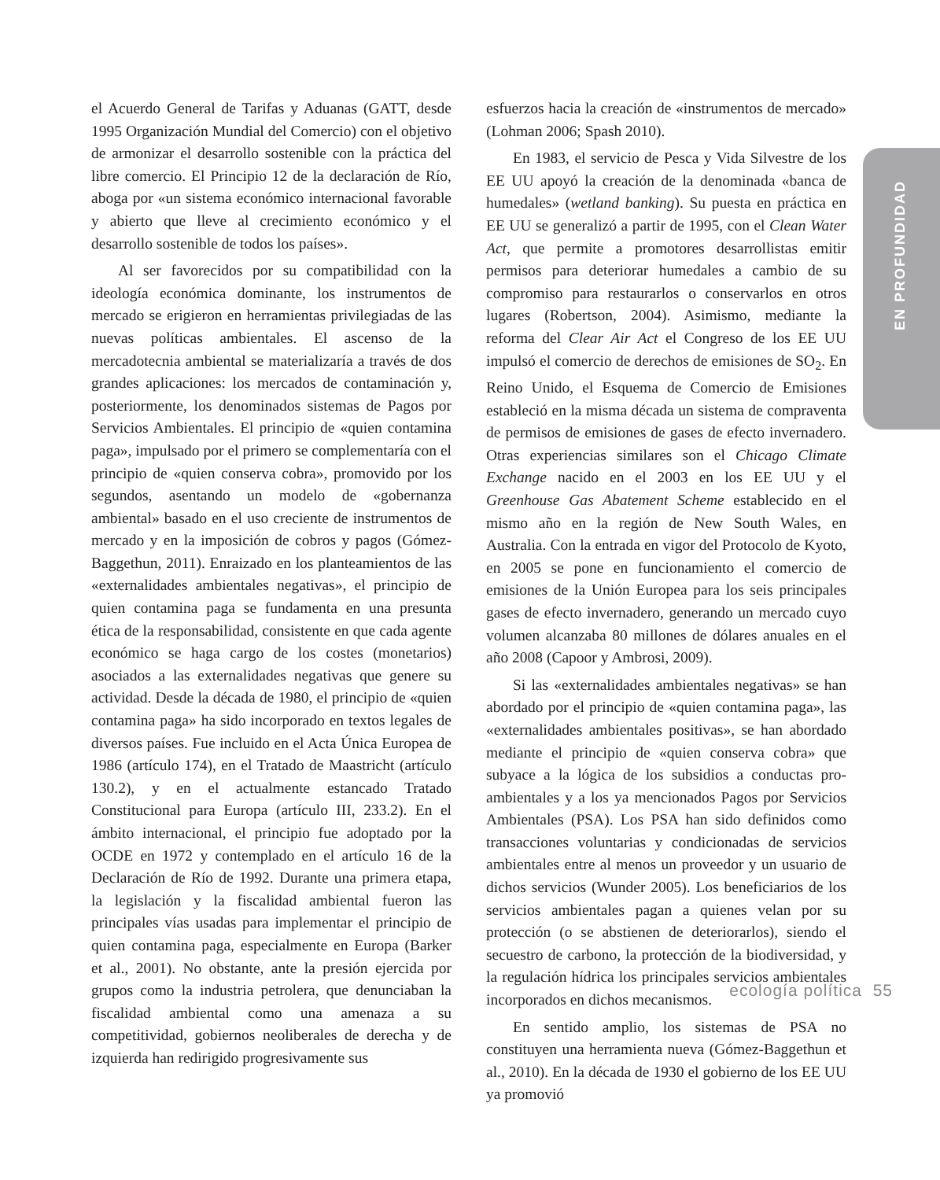EN PROFUNDIDAD
el Acuerdo General de Tarifas y Aduanas (GATT, desde 1995 Organización Mundial del Comercio) con el objetivo de armonizar el desarrollo sostenible con la práctica del libre comercio. El Principio 12 de la declaración de Río, aboga por «un sistema económico internacional favorable y abierto que lleve al crecimiento económico y el desarrollo sostenible de todos los países».
Al ser favorecidos por su compatibilidad con la ideología económica dominante, los instrumentos de mercado se erigieron en herramientas privilegiadas de las nuevas políticas ambientales. El ascenso de la mercadotecnia ambiental se materializaría a través de dos grandes aplicaciones: los mercados de contaminación y, posteriormente, los denominados sistemas de Pagos por Servicios Ambientales. El principio de «quien contamina paga», impulsado por el primero se complementaría con el principio de «quien conserva cobra», promovido por los segundos, asentando un modelo de «gobernanza ambiental» basado en el uso creciente de instrumentos de mercado y en la imposición de cobros y pagos (Gómez-Baggethun, 2011). Enraizado en los planteamientos de las «externalidades ambientales negativas», el principio de quien contamina paga se fundamenta en una presunta ética de la responsabilidad, consistente en que cada agente económico se haga cargo de los costes (monetarios) asociados a las externalidades negativas que genere su actividad. Desde la década de 1980, el principio de «quien contamina paga» ha sido incorporado en textos legales de diversos países. Fue incluido en el Acta Única Europea de 1986 (artículo 174), en el Tratado de Maastricht (artículo 130.2), y en el actualmente estancado Tratado Constitucional para Europa (artículo III, 233.2). En el ámbito internacional, el principio fue adoptado por la OCDE en 1972 y contemplado en el artículo 16 de la Declaración de Río de 1992. Durante una primera etapa, la legislación y la fiscalidad ambiental fueron las principales vías usadas para implementar el principio de quien contamina paga, especialmente en Europa (Barker et al., 2001). No obstante, ante la presión ejercida por grupos como la industria petrolera, que denunciaban la fiscalidad ambiental como una amenaza a su competitividad, gobiernos neoliberales de derecha y de izquierda han redirigido progresivamente sus
esfuerzos hacia la creación de «instrumentos de mercado» (Lohman 2006; Spash 2010).
En 1983, el servicio de Pesca y Vida Silvestre de los EE UU apoyó la creación de la denominada «banca de humedales» (wetland banking). Su puesta en práctica en EE UU se generalizó a partir de 1995, con el Clean Water Act, que permite a promotores desarrollistas emitir permisos para deteriorar humedales a cambio de su compromiso para restaurarlos o conservarlos en otros lugares (Robertson, 2004). Asimismo, mediante la reforma del Clear Air Act el Congreso de los EE UU impulsó el comercio de derechos de emisiones de SO<sub>2</sub>. En Reino Unido, el Esquema de Comercio de Emisiones estableció en la misma década un sistema de compraventa de permisos de emisiones de gases de efecto invernadero. Otras experiencias similares son el Chicago Climate Exchange nacido en el 2003 en los EE UU y el Greenhouse Gas Abatement Scheme establecido en el mismo año en la región de New South Wales, en Australia. Con la entrada en vigor del Protocolo de Kyoto, en 2005 se pone en funcionamiento el comercio de emisiones de la Unión Europea para los seis principales gases de efecto invernadero, generando un mercado cuyo volumen alcanzaba 80 millones de dólares anuales en el año 2008 (Capoor y Ambrosi, 2009).
Si las «externalidades ambientales negativas» se han abordado por el principio de «quien contamina paga», las «externalidades ambientales positivas», se han abordado mediante el principio de «quien conserva cobra» que subyace a la lógica de los subsidios a conductas pro-ambientales y a los ya mencionados Pagos por Servicios Ambientales (PSA). Los PSA han sido definidos como transacciones voluntarias y condicionadas de servicios ambientales entre al menos un proveedor y un usuario de dichos servicios (Wunder 2005). Los beneficiarios de los servicios ambientales pagan a quienes velan por su protección (o se abstienen de deteriorarlos), siendo el secuestro de carbono, la protección de la biodiversidad, y la regulación hídrica los principales servicios ambientales incorporados en dichos mecanismos.
En sentido amplio, los sistemas de PSA no constituyen una herramienta nueva (Gómez-Baggethun et al., 2010). En la década de 1930 el gobierno de los EE UU ya promovió
ecología política 55